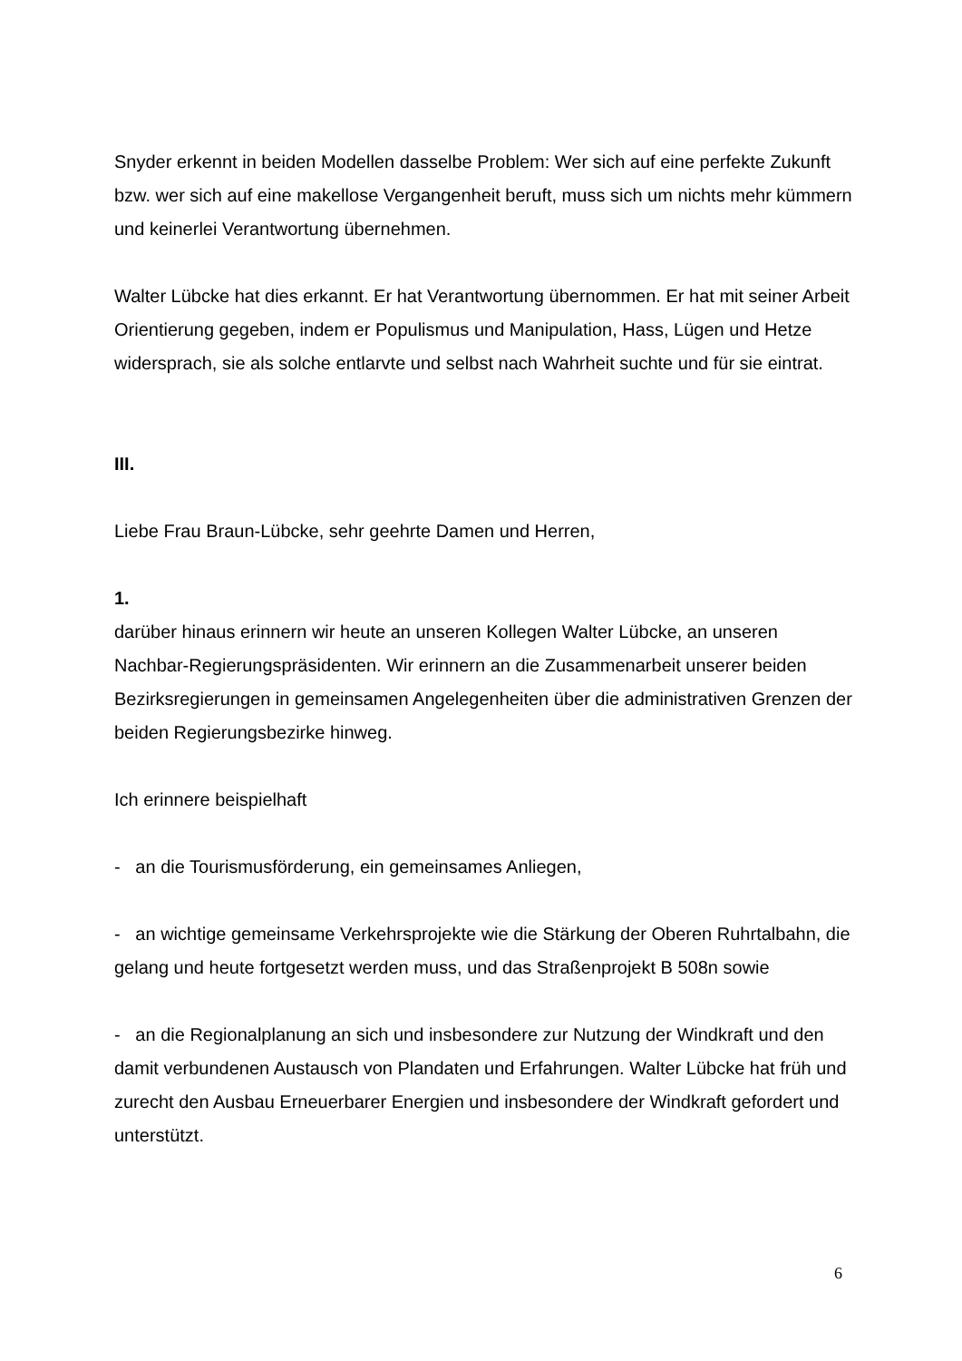Snyder erkennt in beiden Modellen dasselbe Problem: Wer sich auf eine perfekte Zukunft bzw. wer sich auf eine makellose Vergangenheit beruft, muss sich um nichts mehr kümmern und keinerlei Verantwortung übernehmen.
Walter Lübcke hat dies erkannt. Er hat Verantwortung übernommen. Er hat mit seiner Arbeit Orientierung gegeben, indem er Populismus und Manipulation, Hass, Lügen und Hetze widersprach, sie als solche entlarvte und selbst nach Wahrheit suchte und für sie eintrat.
III.
Liebe Frau Braun-Lübcke, sehr geehrte Damen und Herren,
1.
darüber hinaus erinnern wir heute an unseren Kollegen Walter Lübcke, an unseren Nachbar-Regierungspräsidenten. Wir erinnern an die Zusammenarbeit unserer beiden Bezirksregierungen in gemeinsamen Angelegenheiten über die administrativen Grenzen der beiden Regierungsbezirke hinweg.
Ich erinnere beispielhaft
- an die Tourismusförderung, ein gemeinsames Anliegen,
- an wichtige gemeinsame Verkehrsprojekte wie die Stärkung der Oberen Ruhrtalbahn, die gelang und heute fortgesetzt werden muss, und das Straßenprojekt B 508n sowie
- an die Regionalplanung an sich und insbesondere zur Nutzung der Windkraft und den damit verbundenen Austausch von Plandaten und Erfahrungen. Walter Lübcke hat früh und zurecht den Ausbau Erneuerbarer Energien und insbesondere der Windkraft gefordert und unterstützt.
6